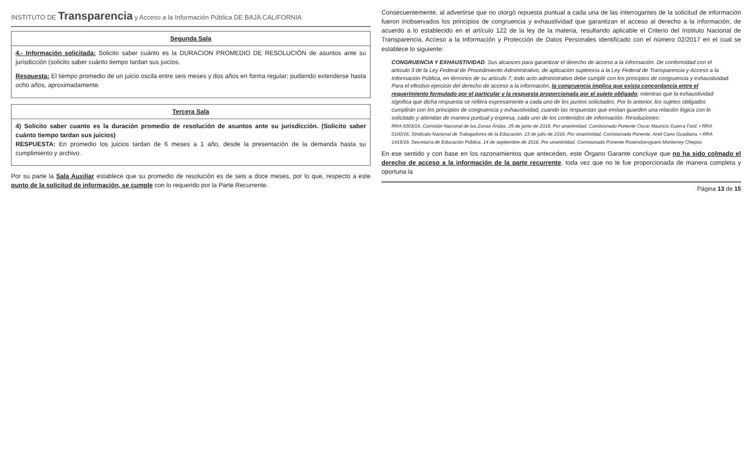INSTITUTO DE Transparencia y Acceso a la Información Pública DE BAJA CALIFORNIA
| Segunda Sala |
| --- |
| 4.- Información solicitada: Solicito saber cuánto es la DURACION PROMEDIO DE RESOLUCIÓN de asuntos ante su jurisdicción (solicito saber cuánto tiempo tardan sus juicios. Respuesta: El tiempo promedio de un juicio oscila entre seis meses y dos años en forma regular; pudiendo extenderse hasta ocho años, aproximadamente. |
| Tercera Sala |
| --- |
| 4) Solicito saber cuanto es la duración promedio de resolución de asuntos ante su jurisdicción. (Solicito saber cuánto tiempo tardan sus juicios) RESPUESTA: En promedio los juicios tardan de 6 meses a 1 año, desde la presentación de la demanda hasta su cumplimiento y archivo. |
Por su parte la Sala Auxiliar establece que su promedio de resolución es de seis a doce meses, por lo que, respecto a este punto de la solicitud de información, se cumple con lo requerido por la Parte Recurrente.
Consecuentemente, al advertirse que no otorgó repuesta puntual a cada una de las interrogantes de la solicitud de información fueron inobservados los principios de congruencia y exhaustividad que garantizan el acceso al derecho a la información, de acuerdo a lo establecido en el artículo 122 de la ley de la materia, resultando aplicable el Criterio del Instituto Nacional de Transparencia, Acceso a la Información y Protección de Datos Personales identificado con el número 02/2017 en el cual se establece lo siguiente:
CONGRUENCIA Y EXHAUSTIVIDAD. Sus alcances para garantizar el derecho de acceso a la información. De conformidad con el artículo 3 de la Ley Federal de Procedimiento Administrativo, de aplicación supletoria a la Ley Federal de Transparencia y Acceso a la Información Pública, en términos de su artículo 7; todo acto administrativo debe cumplir con los principios de congruencia y exhaustividad. Para el efectivo ejercicio del derecho de acceso a la información, la congruencia implica que exista concordancia entre el requerimiento formulado por el particular y la respuesta proporcionada por el sujeto obligado; mientras que la exhaustividad significa que dicha respuesta se refiera expresamente a cada uno de los puntos solicitados. Por lo anterior, los sujetos obligados cumplirán con los principios de congruencia y exhaustividad, cuando las respuestas que emitan guarden una relación lógica con lo solicitado y atiendan de manera puntual y expresa, cada uno de los contenidos de información. Resoluciones:
RRA 0003/16. Comisión Nacional de las Zonas Áridas. 29 de junio de 2016. Por unanimidad. Comisionado Ponente Oscar Mauricio Guerra Ford. • RRA 0100/16. Sindicato Nacional de Trabajadores de la Educación. 13 de julio de 2016. Por unanimidad. Comisionada Ponente. Areli Cano Guadiana. • RRA 1419/16. Secretaría de Educación Pública. 14 de septiembre de 2016. Por unanimidad. Comisionado Ponente Rosendoevgueni Monterrey Chepov.
En ese sentido y con base en los razonamientos que anteceden, este Órgano Garante concluye que no ha sido colmado el derecho de acceso a la información de la parte recurrente, toda vez que no le fue proporcionada de manera completa y oportuna la
Página 13 de 15